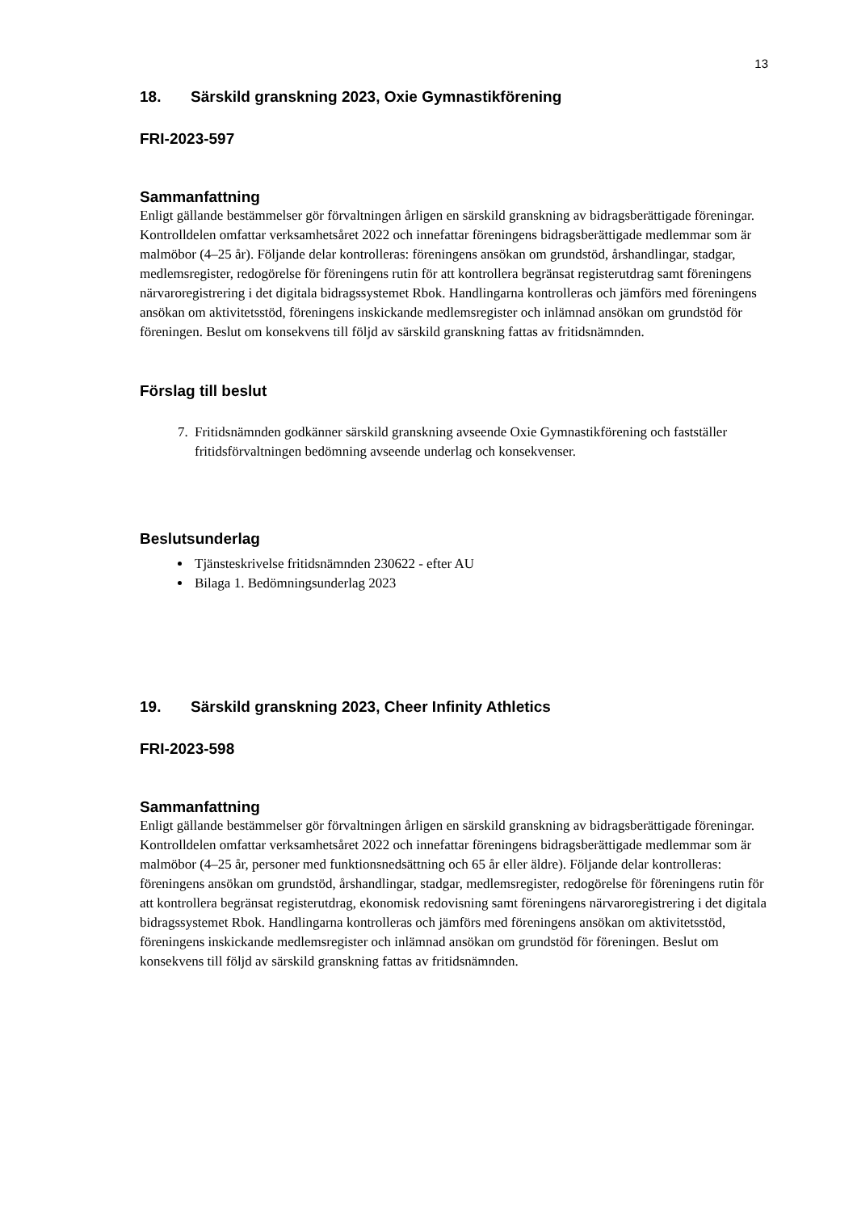13
18. Särskild granskning 2023, Oxie Gymnastikförening
FRI-2023-597
Sammanfattning
Enligt gällande bestämmelser gör förvaltningen årligen en särskild granskning av bidragsberättigade föreningar. Kontrolldelen omfattar verksamhetsåret 2022 och innefattar föreningens bidragsberättigade medlemmar som är malmöbor (4–25 år). Följande delar kontrolleras: föreningens ansökan om grundstöd, årshandlingar, stadgar, medlemsregister, redogörelse för föreningens rutin för att kontrollera begränsat registerutdrag samt föreningens närvaroregistrering i det digitala bidragssystemet Rbok. Handlingarna kontrolleras och jämförs med föreningens ansökan om aktivitetsstöd, föreningens inskickande medlemsregister och inlämnad ansökan om grundstöd för föreningen. Beslut om konsekvens till följd av särskild granskning fattas av fritidsnämnden.
Förslag till beslut
7. Fritidsnämnden godkänner särskild granskning avseende Oxie Gymnastikförening och fastställer fritidsförvaltningen bedömning avseende underlag och konsekvenser.
Beslutsunderlag
Tjänsteskrivelse fritidsnämnden 230622 - efter AU
Bilaga 1. Bedömningsunderlag 2023
19. Särskild granskning 2023, Cheer Infinity Athletics
FRI-2023-598
Sammanfattning
Enligt gällande bestämmelser gör förvaltningen årligen en särskild granskning av bidragsberättigade föreningar. Kontrolldelen omfattar verksamhetsåret 2022 och innefattar föreningens bidragsberättigade medlemmar som är malmöbor (4–25 år, personer med funktionsnedsättning och 65 år eller äldre). Följande delar kontrolleras: föreningens ansökan om grundstöd, årshandlingar, stadgar, medlemsregister, redogörelse för föreningens rutin för att kontrollera begränsat registerutdrag, ekonomisk redovisning samt föreningens närvaroregistrering i det digitala bidragssystemet Rbok. Handlingarna kontrolleras och jämförs med föreningens ansökan om aktivitetsstöd, föreningens inskickande medlemsregister och inlämnad ansökan om grundstöd för föreningen. Beslut om konsekvens till följd av särskild granskning fattas av fritidsnämnden.